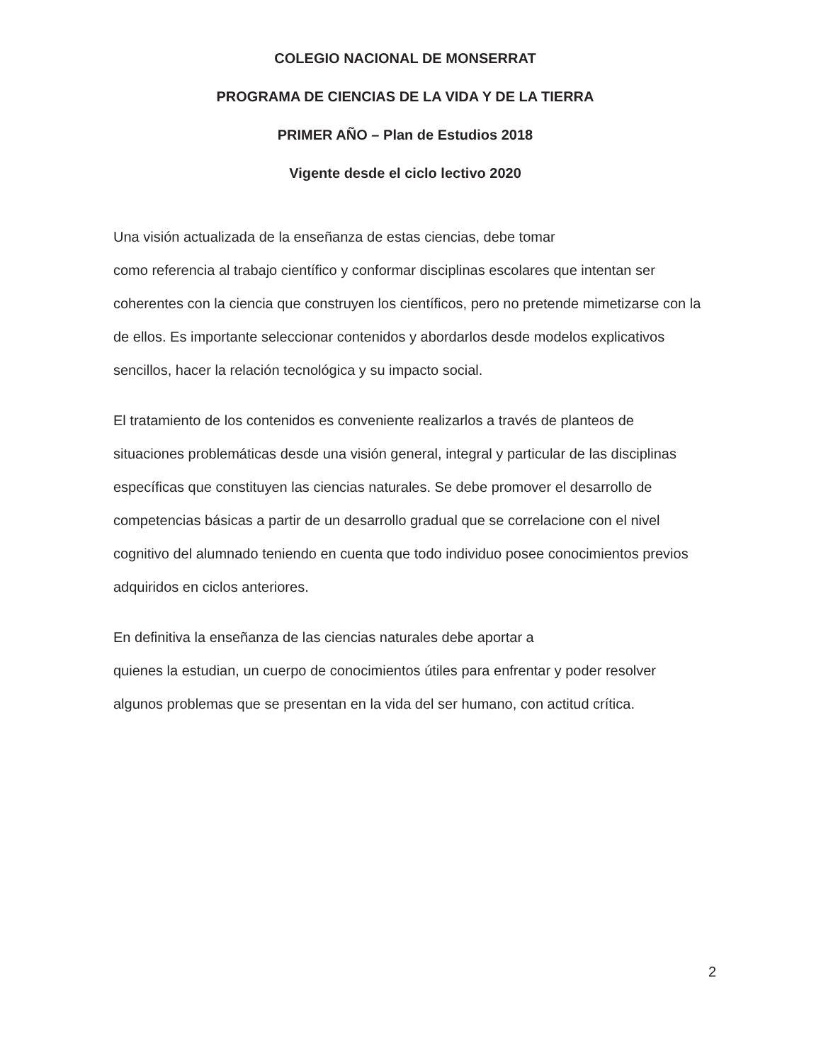COLEGIO NACIONAL DE MONSERRAT
PROGRAMA DE CIENCIAS DE LA VIDA Y DE LA TIERRA
PRIMER AÑO – Plan de Estudios 2018
Vigente desde el ciclo lectivo 2020
Una visión actualizada de la enseñanza de estas ciencias, debe tomar
como referencia al trabajo científico y conformar disciplinas escolares que intentan ser coherentes con la ciencia que construyen los científicos, pero no pretende mimetizarse con la de ellos. Es importante seleccionar contenidos y abordarlos desde modelos explicativos sencillos, hacer la relación tecnológica y su impacto social.
El tratamiento de los contenidos es conveniente realizarlos a través de planteos de situaciones problemáticas desde una visión general, integral y particular de las disciplinas específicas que constituyen las ciencias naturales. Se debe promover el desarrollo de competencias básicas a partir de un desarrollo gradual que se correlacione con el nivel cognitivo del alumnado teniendo en cuenta que todo individuo posee conocimientos previos adquiridos en ciclos anteriores.
En definitiva la enseñanza de las ciencias naturales debe aportar a
quienes la estudian, un cuerpo de conocimientos útiles para enfrentar y poder resolver algunos problemas que se presentan en la vida del ser humano, con actitud crítica.
2